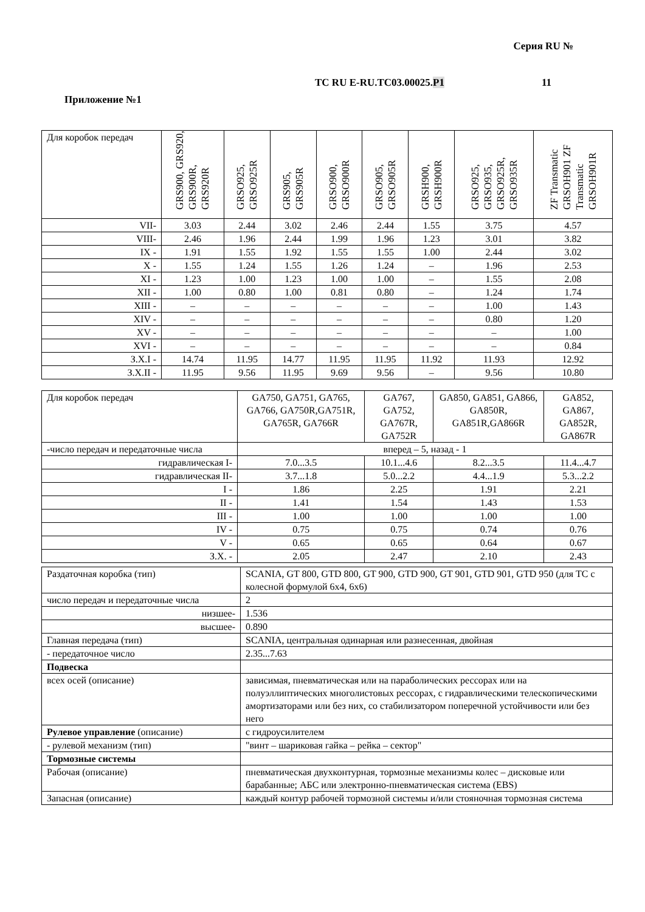Серия RU №
ТС RU E-RU.TC03.00025.P1 11
Приложение №1
| Для коробок передач | GRS900, GRS920, GRS900R, GRS920R | GRSO925, GRSO925R | GRS905, GRS905R | GRSO900, GRSO900R | GRSO905, GRSO905R | GRSH900, GRSH900R | GRSO925, GRSO935, GRSO925R, GRSO935R | ZF Transmatic GRSOH901 ZF Transmatic GRSOH901R |
| VII- | 3.03 | 2.44 | 3.02 | 2.46 | 2.44 | 1.55 | 3.75 | 4.57 |
| VIII- | 2.46 | 1.96 | 2.44 | 1.99 | 1.96 | 1.23 | 3.01 | 3.82 |
| IX - | 1.91 | 1.55 | 1.92 | 1.55 | 1.55 | 1.00 | 2.44 | 3.02 |
| X - | 1.55 | 1.24 | 1.55 | 1.26 | 1.24 | – | 1.96 | 2.53 |
| XI - | 1.23 | 1.00 | 1.23 | 1.00 | 1.00 | – | 1.55 | 2.08 |
| XII - | 1.00 | 0.80 | 1.00 | 0.81 | 0.80 | – | 1.24 | 1.74 |
| XIII - | – | – | – | – | – | – | 1.00 | 1.43 |
| XIV - | – | – | – | – | – | – | 0.80 | 1.20 |
| XV - | – | – | – | – | – | – | – | 1.00 |
| XVI - | – | – | – | – | – | – | – | 0.84 |
| З.Х.I - | 14.74 | 11.95 | 14.77 | 11.95 | 11.95 | 11.92 | 11.93 | 12.92 |
| З.Х.II - | 11.95 | 9.56 | 11.95 | 9.69 | 9.56 | – | 9.56 | 10.80 |
| Для коробок передач | GA750, GA751, GA765, GA766, GA750R,GA751R, GA765R, GA766R | GA767, GA752, GA767R, GA752R | GA850, GA851, GA866, GA850R, GA851R,GA866R | GA852, GA867, GA852R, GA867R |
| -число передач и передаточные числа | вперед – 5, назад - 1 | | | |
| гидравлическая I- | 7.0...3.5 | 10.1...4.6 | 8.2...3.5 | 11.4...4.7 |
| гидравлическая II- | 3.7...1.8 | 5.0...2.2 | 4.4...1.9 | 5.3...2.2 |
| I - | 1.86 | 2.25 | 1.91 | 2.21 |
| II - | 1.41 | 1.54 | 1.43 | 1.53 |
| III - | 1.00 | 1.00 | 1.00 | 1.00 |
| IV - | 0.75 | 0.75 | 0.74 | 0.76 |
| V - | 0.65 | 0.65 | 0.64 | 0.67 |
| З.Х. - | 2.05 | 2.47 | 2.10 | 2.43 |
| Раздаточная коробка (тип) | SCANIA, GT 800, GTD 800, GT 900, GTD 900, GT 901, GTD 901, GTD 950 (для ТС с колесной формулой 6х4, 6х6) |
| число передач и передаточные числа | 2 |
| низшее- | 1.536 |
| высшее- | 0.890 |
| Главная передача (тип) | SCANIA, центральная одинарная или разнесенная, двойная |
| - передаточное число | 2.35...7.63 |
| Подвеска | |
| всех осей (описание) | зависимая, пневматическая или на параболических рессорах или на полуэллиптических многолистовых рессорах, с гидравлическими телескопическими амортизаторами или без них, со стабилизатором поперечной устойчивости или без него |
| Рулевое управление (описание) | с гидроусилителем |
| - рулевой механизм (тип) | "винт – шариковая гайка – рейка – сектор" |
| Тормозные системы | |
| Рабочая (описание) | пневматическая двухконтурная, тормозные механизмы колес – дисковые или барабанные; АБС или электронно-пневматическая система (EBS) |
| Запасная (описание) | каждый контур рабочей тормозной системы и/или стояночная тормозная система |